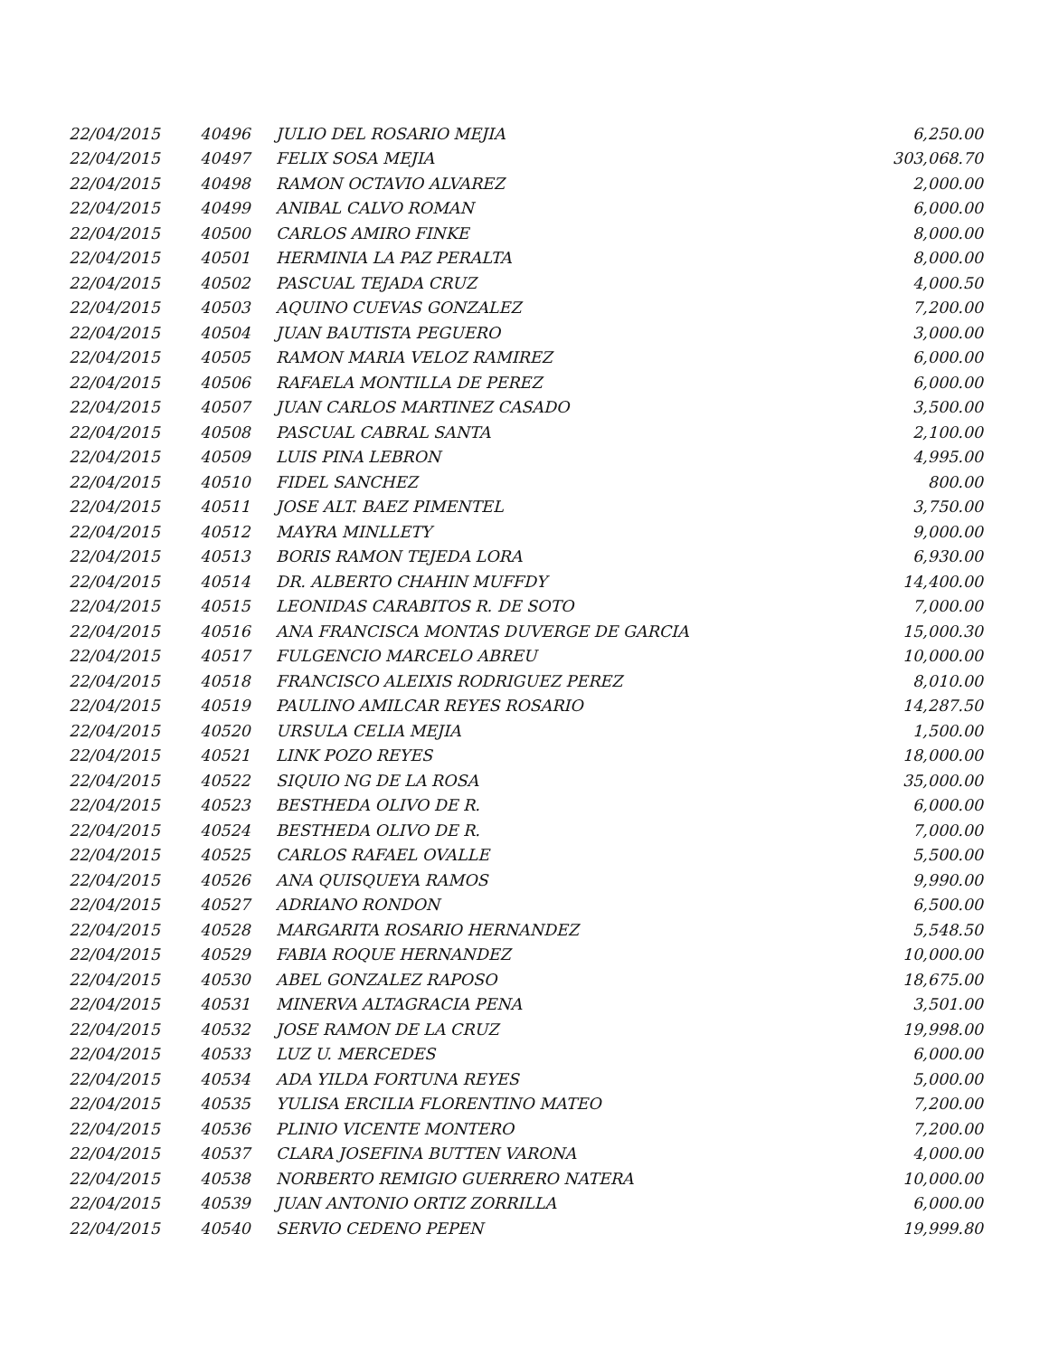| 22/04/2015 | 40496 | JULIO DEL ROSARIO MEJIA | 6,250.00 |
| 22/04/2015 | 40497 | FELIX SOSA MEJIA | 303,068.70 |
| 22/04/2015 | 40498 | RAMON OCTAVIO ALVAREZ | 2,000.00 |
| 22/04/2015 | 40499 | ANIBAL CALVO ROMAN | 6,000.00 |
| 22/04/2015 | 40500 | CARLOS AMIRO FINKE | 8,000.00 |
| 22/04/2015 | 40501 | HERMINIA LA PAZ PERALTA | 8,000.00 |
| 22/04/2015 | 40502 | PASCUAL TEJADA CRUZ | 4,000.50 |
| 22/04/2015 | 40503 | AQUINO CUEVAS GONZALEZ | 7,200.00 |
| 22/04/2015 | 40504 | JUAN BAUTISTA PEGUERO | 3,000.00 |
| 22/04/2015 | 40505 | RAMON MARIA VELOZ RAMIREZ | 6,000.00 |
| 22/04/2015 | 40506 | RAFAELA MONTILLA DE PEREZ | 6,000.00 |
| 22/04/2015 | 40507 | JUAN CARLOS MARTINEZ CASADO | 3,500.00 |
| 22/04/2015 | 40508 | PASCUAL CABRAL SANTA | 2,100.00 |
| 22/04/2015 | 40509 | LUIS PINA LEBRON | 4,995.00 |
| 22/04/2015 | 40510 | FIDEL SANCHEZ | 800.00 |
| 22/04/2015 | 40511 | JOSE ALT. BAEZ PIMENTEL | 3,750.00 |
| 22/04/2015 | 40512 | MAYRA MINLLETY | 9,000.00 |
| 22/04/2015 | 40513 | BORIS RAMON TEJEDA LORA | 6,930.00 |
| 22/04/2015 | 40514 | DR. ALBERTO CHAHIN MUFFDY | 14,400.00 |
| 22/04/2015 | 40515 | LEONIDAS CARABITOS R. DE SOTO | 7,000.00 |
| 22/04/2015 | 40516 | ANA FRANCISCA MONTAS DUVERGE DE GARCIA | 15,000.30 |
| 22/04/2015 | 40517 | FULGENCIO MARCELO ABREU | 10,000.00 |
| 22/04/2015 | 40518 | FRANCISCO ALEIXIS RODRIGUEZ PEREZ | 8,010.00 |
| 22/04/2015 | 40519 | PAULINO AMILCAR REYES ROSARIO | 14,287.50 |
| 22/04/2015 | 40520 | URSULA CELIA MEJIA | 1,500.00 |
| 22/04/2015 | 40521 | LINK POZO REYES | 18,000.00 |
| 22/04/2015 | 40522 | SIQUIO NG DE LA ROSA | 35,000.00 |
| 22/04/2015 | 40523 | BESTHEDA OLIVO DE R. | 6,000.00 |
| 22/04/2015 | 40524 | BESTHEDA OLIVO DE R. | 7,000.00 |
| 22/04/2015 | 40525 | CARLOS RAFAEL OVALLE | 5,500.00 |
| 22/04/2015 | 40526 | ANA QUISQUEYA RAMOS | 9,990.00 |
| 22/04/2015 | 40527 | ADRIANO RONDON | 6,500.00 |
| 22/04/2015 | 40528 | MARGARITA ROSARIO HERNANDEZ | 5,548.50 |
| 22/04/2015 | 40529 | FABIA ROQUE HERNANDEZ | 10,000.00 |
| 22/04/2015 | 40530 | ABEL GONZALEZ RAPOSO | 18,675.00 |
| 22/04/2015 | 40531 | MINERVA ALTAGRACIA PENA | 3,501.00 |
| 22/04/2015 | 40532 | JOSE RAMON DE LA CRUZ | 19,998.00 |
| 22/04/2015 | 40533 | LUZ U. MERCEDES | 6,000.00 |
| 22/04/2015 | 40534 | ADA YILDA FORTUNA REYES | 5,000.00 |
| 22/04/2015 | 40535 | YULISA ERCILIA FLORENTINO MATEO | 7,200.00 |
| 22/04/2015 | 40536 | PLINIO VICENTE MONTERO | 7,200.00 |
| 22/04/2015 | 40537 | CLARA JOSEFINA BUTTEN VARONA | 4,000.00 |
| 22/04/2015 | 40538 | NORBERTO REMIGIO GUERRERO NATERA | 10,000.00 |
| 22/04/2015 | 40539 | JUAN ANTONIO ORTIZ ZORRILLA | 6,000.00 |
| 22/04/2015 | 40540 | SERVIO CEDENO PEPEN | 19,999.80 |